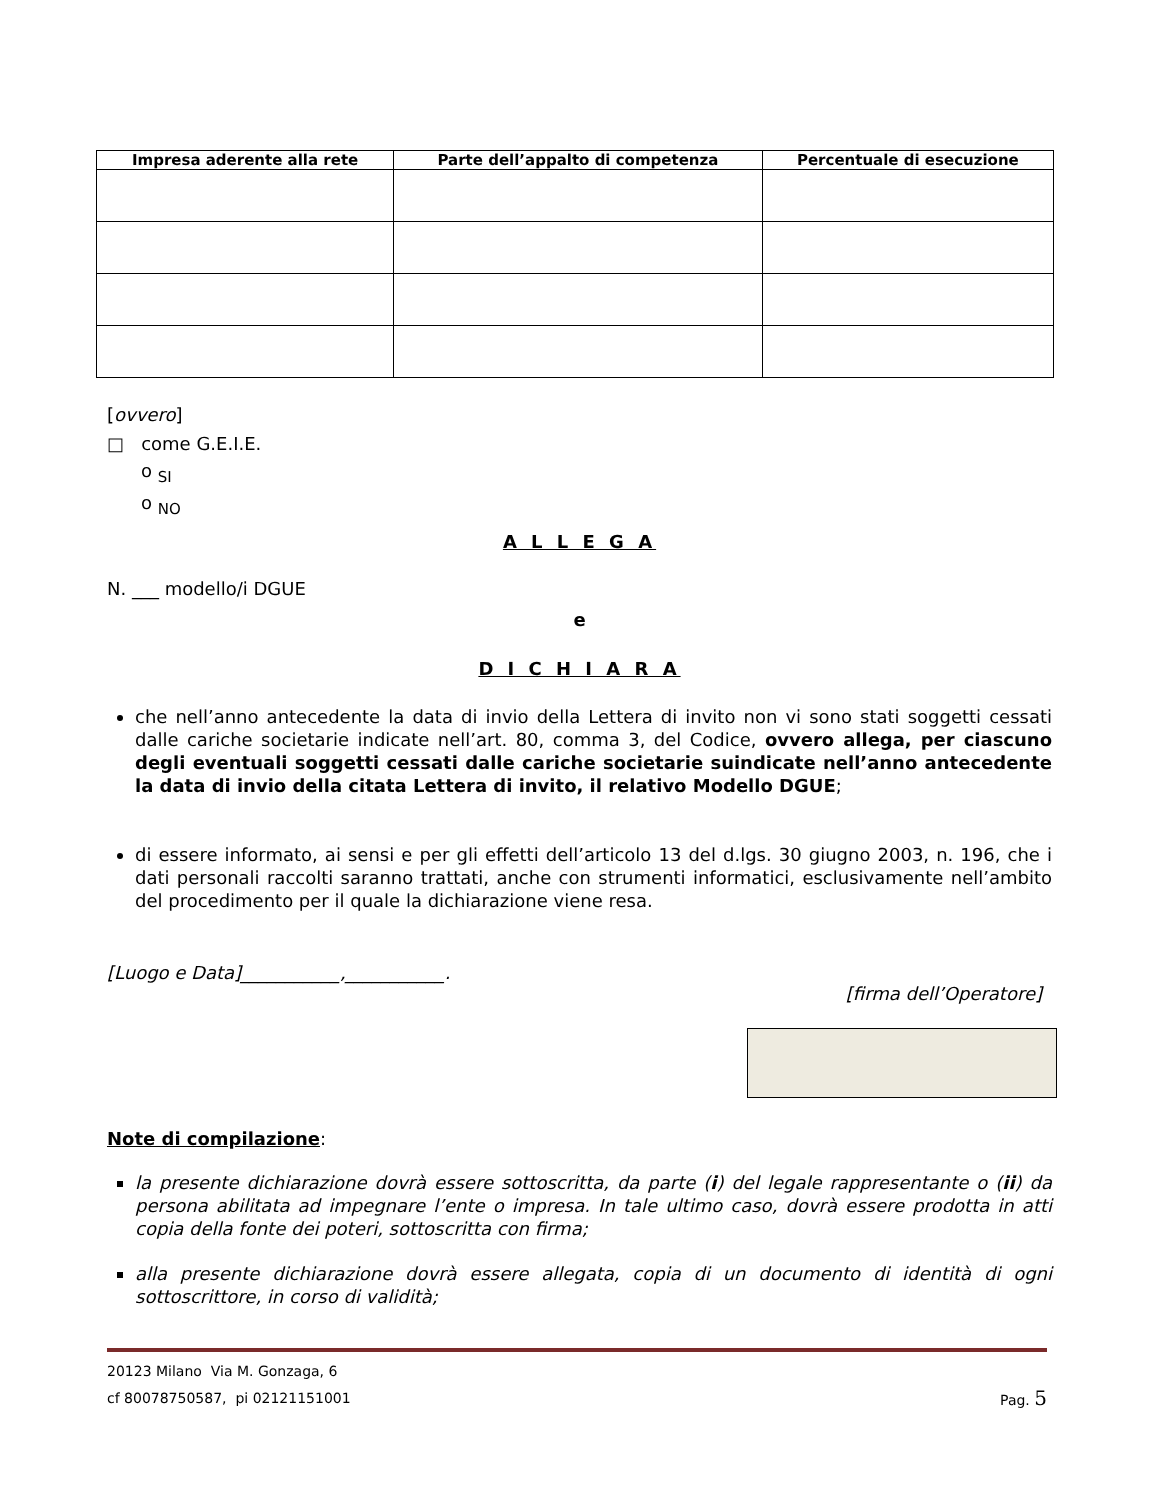| Impresa aderente alla rete | Parte dell’appalto di competenza | Percentuale di esecuzione |
| --- | --- | --- |
[ovvero]
□ come G.E.I.E.
o <sub>SI</sub>
o <sub>NO</sub>
A L L E G A
N. ___ modello/i DGUE
e
D I C H I A R A
che nell’anno antecedente la data di invio della Lettera di invito non vi sono stati soggetti cessati dalle cariche societarie indicate nell’art. 80, comma 3, del Codice, ovvero allega, per ciascuno degli eventuali soggetti cessati dalle cariche societarie suindicate nell’anno antecedente la data di invio della citata Lettera di invito, il relativo Modello DGUE;
di essere informato, ai sensi e per gli effetti dell’articolo 13 del d.lgs. 30 giugno 2003, n. 196, che i dati personali raccolti saranno trattati, anche con strumenti informatici, esclusivamente nell’ambito del procedimento per il quale la dichiarazione viene resa.
[Luogo e Data]___________,___________.
[firma dell’Operatore]
Note di compilazione:
la presente dichiarazione dovrà essere sottoscritta, da parte (i) del legale rappresentante o (ii) da persona abilitata ad impegnare l’ente o impresa. In tale ultimo caso, dovrà essere prodotta in atti copia della fonte dei poteri, sottoscritta con firma;
alla presente dichiarazione dovrà essere allegata, copia di un documento di identità di ogni sottoscrittore, in corso di validità;
20123 Milano Via M. Gonzaga, 6
cf 80078750587, pi 02121151001 Pag. 5